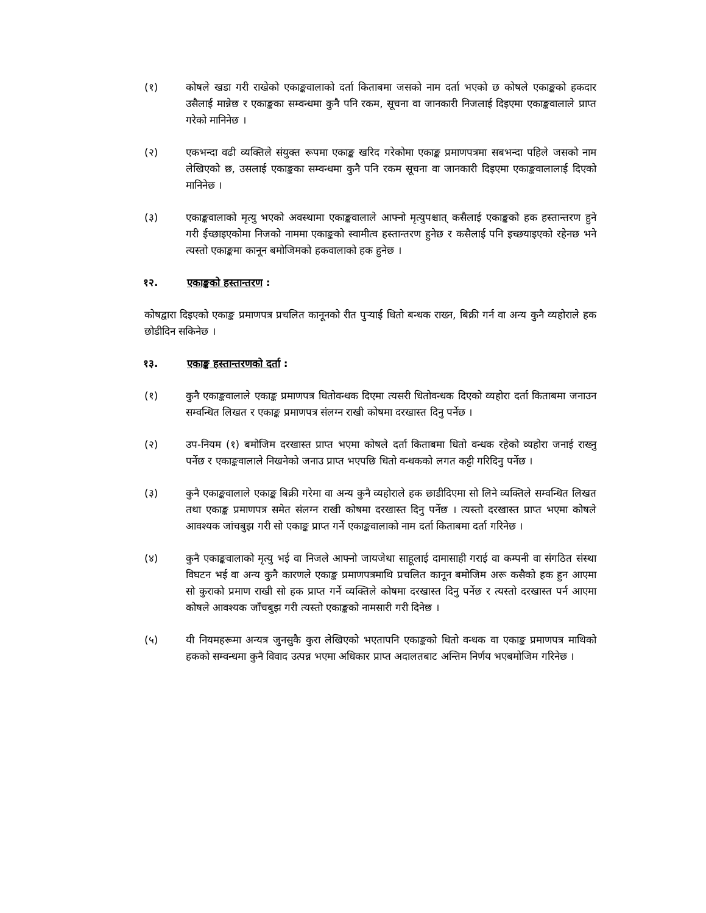(१) कोषले खडा गरी राखेको एकाङ्कवालाको दर्ता किताबमा जसको नाम दर्ता भएको छ कोषले एकाङ्कको हकदार उसैलाई मान्नेछ र एकाङ्कका सम्वन्धमा कुनै पनि रकम, सूचना वा जानकारी निजलाई दिइएमा एकाङ्कवालाले प्राप्त गरेको मानिनेछ ।
(२) एकभन्दा वढी व्यक्तिले संयुक्त रूपमा एकाङ्क खरिद गरेकोमा एकाङ्क प्रमाणपत्रमा सबभन्दा पहिले जसको नाम लेखिएको छ, उसलाई एकाङ्कका सम्वन्धमा कुनै पनि रकम सूचना वा जानकारी दिइएमा एकाङ्कवालालाई दिएको मानिनेछ ।
(३) एकाङ्कवालाको मृत्यु भएको अवस्थामा एकाङ्कवालाले आफ्नो मृत्युपश्चात् कसैलाई एकाङ्कको हक हस्तान्तरण हुने गरी ईच्छाइएकोमा निजको नाममा एकाङ्कको स्वामीत्व हस्तान्तरण हुनेछ र कसैलाई पनि इच्छयाइएको रहेनछ भने त्यस्तो एकाङ्कमा कानून बमोजिमको हकवालाको हक हुनेछ ।
१२. एकाङ्कको हस्तान्तरण :
कोषद्वारा दिइएको एकाङ्क प्रमाणपत्र प्रचलित कानूनको रीत पुऱ्याई धितो बन्धक राख्न, बिक्री गर्न वा अन्य कुनै व्यहोराले हक छोडीदिन सकिनेछ ।
१३. एकाङ्क हस्तान्तरणको दर्ता :
(१) कुनै एकाङ्कवालाले एकाङ्क प्रमाणपत्र धितोवन्धक दिएमा त्यसरी धितोवन्धक दिएको व्यहोरा दर्ता किताबमा जनाउन सम्वन्धित लिखत र एकाङ्क प्रमाणपत्र संलग्न राखी कोषमा दरखास्त दिनु पर्नेछ ।
(२) उप-नियम (१) बमोजिम दरखास्त प्राप्त भएमा कोषले दर्ता किताबमा धितो वन्धक रहेको व्यहोरा जनाई राख्नु पर्नेछ र एकाङ्कवालाले निखनेको जनाउ प्राप्त भएपछि धितो वन्धकको लगत कट्टी गरिदिनु पर्नेछ ।
(३) कुनै एकाङ्कवालाले एकाङ्क बिक्री गरेमा वा अन्य कुनै व्यहोराले हक छाडीदिएमा सो लिने व्यक्तिले सम्वन्धित लिखत तथा एकाङ्क प्रमाणपत्र समेत संलग्न राखी कोषमा दरखास्त दिनु पर्नेछ । त्यस्तो दरखास्त प्राप्त भएमा कोषले आवश्यक जांचबुझ गरी सो एकाङ्क प्राप्त गर्ने एकाङ्कवालाको नाम दर्ता किताबमा दर्ता गरिनेछ ।
(४) कुनै एकाङ्कवालाको मृत्यु भई वा निजले आफ्नो जायजेथा साहूलाई दामासाही गराई वा कम्पनी वा संगठित संस्था विघटन भई वा अन्य कुनै कारणले एकाङ्क प्रमाणपत्रमाथि प्रचलित कानून बमोजिम अरू कसैको हक हुन आएमा सो कुराको प्रमाण राखी सो हक प्राप्त गर्ने व्यक्तिले कोषमा दरखास्त दिनु पर्नेछ र त्यस्तो दरखास्त पर्न आएमा कोषले आवश्यक जाँचबुझ गरी त्यस्तो एकाङ्कको नामसारी गरी दिनेछ ।
(५) यी नियमहरूमा अन्यत्र जुनसुकै कुरा लेखिएको भएतापनि एकाङ्कको धितो वन्धक वा एकाङ्क प्रमाणपत्र माथिको हकको सम्वन्धमा कुनै विवाद उत्पन्न भएमा अधिकार प्राप्त अदालतबाट अन्तिम निर्णय भएबमोजिम गरिनेछ ।